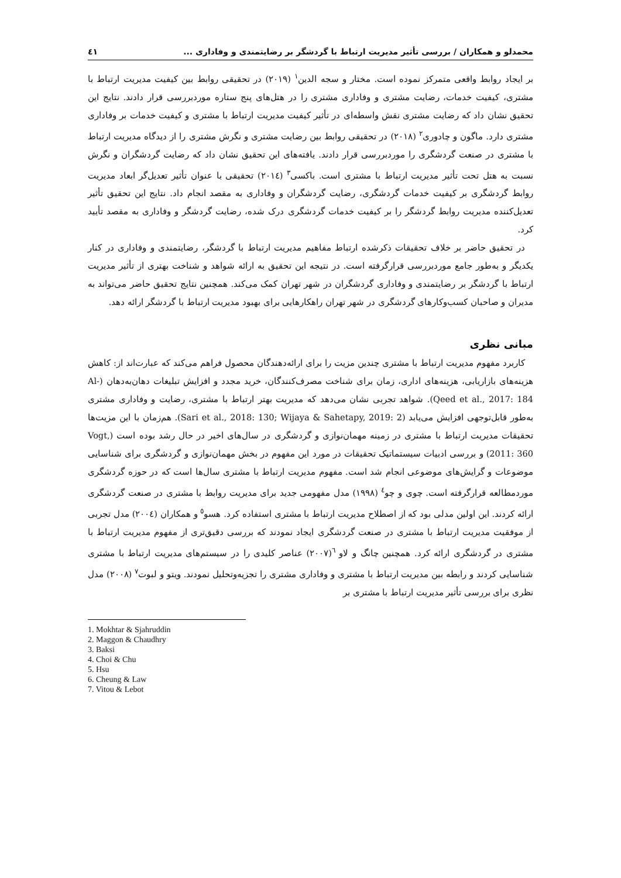محمدلو و همکاران / بررسی تأثیر مدیریت ارتباط با گردشگر بر رضایتمندی و وفاداری ... ٤١
بر ایجاد روابط واقعی متمرکز نموده است. مختار و سجه الدین<sup>١</sup> (٢٠١٩) در تحقیقی روابط بین کیفیت مدیریت ارتباط با مشتری، کیفیت خدمات، رضایت مشتری و وفاداری مشتری را در هتل‌های پنج ستاره موردبررسی قرار دادند. نتایج این تحقیق نشان داد که رضایت مشتری نقش واسطه‌ای در تأثیر کیفیت مدیریت ارتباط با مشتری و کیفیت خدمات بر وفاداری مشتری دارد. ماگون و چادوری<sup>٢</sup> (٢٠١٨) در تحقیقی روابط بین رضایت مشتری و نگرش مشتری را از دیدگاه مدیریت ارتباط با مشتری در صنعت گردشگری را موردبررسی قرار دادند. یافته‌های این تحقیق نشان داد که رضایت گردشگران و نگرش نسبت به هتل تحت تأثیر مدیریت ارتباط با مشتری است. باکسی<sup>٣</sup> (٢٠١٤) تحقیقی با عنوان تأثیر تعدیل‌گر ابعاد مدیریت روابط گردشگری بر کیفیت خدمات گردشگری، رضایت گردشگران و وفاداری به مقصد انجام داد. نتایج این تحقیق تأثیر تعدیل‌کننده مدیریت روابط گردشگر را بر کیفیت خدمات گردشگری درک شده، رضایت گردشگر و وفاداری به مقصد تأیید کرد.
در تحقیق حاضر بر خلاف تحقیقات ذکرشده ارتباط مفاهیم مدیریت ارتباط با گردشگر، رضایتمندی و وفاداری در کنار یکدیگر و به‌طور جامع موردبررسی قرارگرفته است. در نتیجه این تحقیق به ارائه شواهد و شناخت بهتری از تأثیر مدیریت ارتباط با گردشگر بر رضایتمندی و وفاداری گردشگران در شهر تهران کمک می‌کند. همچنین نتایج تحقیق حاضر می‌تواند به مدیران و صاحبان کسب‌وکارهای گردشگری در شهر تهران راهکارهایی برای بهبود مدیریت ارتباط با گردشگر ارائه دهد.
مبانی نظری
کاربرد مفهوم مدیریت ارتباط با مشتری چندین مزیت را برای ارائه‌دهندگان محصول فراهم می‌کند که عبارت‌اند از: کاهش هزینه‌های بازاریابی، هزینه‌های اداری، زمان برای شناخت مصرف‌کنندگان، خرید مجدد و افزایش تبلیغات دهان‌به‌دهان (Al-Qeed et al., 2017: 184). شواهد تجربی نشان می‌دهد که مدیریت بهتر ارتباط با مشتری، رضایت و وفاداری مشتری به‌طور قابل‌توجهی افزایش می‌یابد (Sari et al., 2018: 130; Wijaya & Sahetapy, 2019: 2). هم‌زمان با این مزیت‌ها تحقیقات مدیریت ارتباط با مشتری در زمینه مهمان‌نوازی و گردشگری در سال‌های اخیر در حال رشد بوده است (Vogt, 2011: 360) و بررسی ادبیات سیستماتیک تحقیقات در مورد این مفهوم در بخش مهمان‌نوازی و گردشگری برای شناسایی موضوعات و گرایش‌های موضوعی انجام شد است. مفهوم مدیریت ارتباط با مشتری سال‌ها است که در حوزه گردشگری موردمطالعه قرارگرفته است. چوی و چو<sup>٤</sup> (١٩٩٨) مدل مفهومی جدید برای مدیریت روابط با مشتری در صنعت گردشگری ارائه کردند. این اولین مدلی بود که از اصطلاح مدیریت ارتباط با مشتری استفاده کرد. هسو<sup>٥</sup> و همکاران (٢٠٠٤) مدل تجربی از موفقیت مدیریت ارتباط با مشتری در صنعت گردشگری ایجاد نمودند که بررسی دقیق‌تری از مفهوم مدیریت ارتباط با مشتری در گردشگری ارائه کرد. همچنین چانگ و لاو <sup>٦</sup>(٢٠٠٧) عناصر کلیدی را در سیستم‌های مدیریت ارتباط با مشتری شناسایی کردند و رابطه بین مدیریت ارتباط با مشتری و وفاداری مشتری را تجزیه‌وتحلیل نمودند. ویتو و لبوت<sup>٧</sup> (٢٠٠٨) مدل نظری برای بررسی تأثیر مدیریت ارتباط با مشتری بر
1. Mokhtar & Sjahruddin
2. Maggon & Chaudhry
3. Baksi
4. Choi & Chu
5. Hsu
6. Cheung & Law
7. Vitou & Lebot